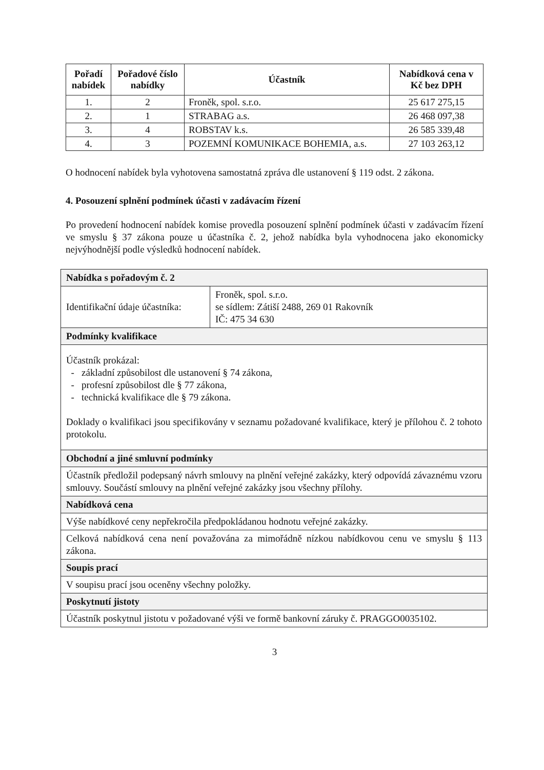| Pořadí nabídek | Pořadové číslo nabídky | Účastník | Nabídková cena v Kč bez DPH |
| --- | --- | --- | --- |
| 1. | 2 | Froněk, spol. s.r.o. | 25 617 275,15 |
| 2. | 1 | STRABAG a.s. | 26 468 097,38 |
| 3. | 4 | ROBSTAV k.s. | 26 585 339,48 |
| 4. | 3 | POZEMNÍ KOMUNIKACE BOHEMIA, a.s. | 27 103 263,12 |
O hodnocení nabídek byla vyhotovena samostatná zpráva dle ustanovení § 119 odst. 2 zákona.
4. Posouzení splnění podmínek účasti v zadávacím řízení
Po provedení hodnocení nabídek komise provedla posouzení splnění podmínek účasti v zadávacím řízení ve smyslu § 37 zákona pouze u účastníka č. 2, jehož nabídka byla vyhodnocena jako ekonomicky nejvýhodnější podle výsledků hodnocení nabídek.
| Nabídka s pořadovým č. 2 | |
| Identifikační údaje účastníka: | Froněk, spol. s.r.o. se sídlem: Zátiší 2488, 269 01 Rakovník IČ: 475 34 630 |
| Podmínky kvalifikace | |
| Účastník prokázal: - základní způsobilost dle ustanovení § 74 zákona, - profesní způsobilost dle § 77 zákona, - technická kvalifikace dle § 79 zákona. Doklady o kvalifikaci jsou specifikovány v seznamu požadované kvalifikace, který je přílohou č. 2 tohoto protokolu. | |
| Obchodní a jiné smluvní podmínky | |
| Účastník předložil podepsaný návrh smlouvy na plnění veřejné zakázky, který odpovídá závaznému vzoru smlouvy. Součástí smlouvy na plnění veřejné zakázky jsou všechny přílohy. | |
| Nabídková cena | |
| Výše nabídkové ceny nepřekročila předpokládanou hodnotu veřejné zakázky. | |
| Celková nabídková cena není považována za mimořádně nízkou nabídkovou cenu ve smyslu § 113 zákona. | |
| Soupis prací | |
| V soupisu prací jsou oceněny všechny položky. | |
| Poskytnutí jistoty | |
| Účastník poskytnul jistotu v požadované výši ve formě bankovní záruky č. PRAGGO0035102. | |
3